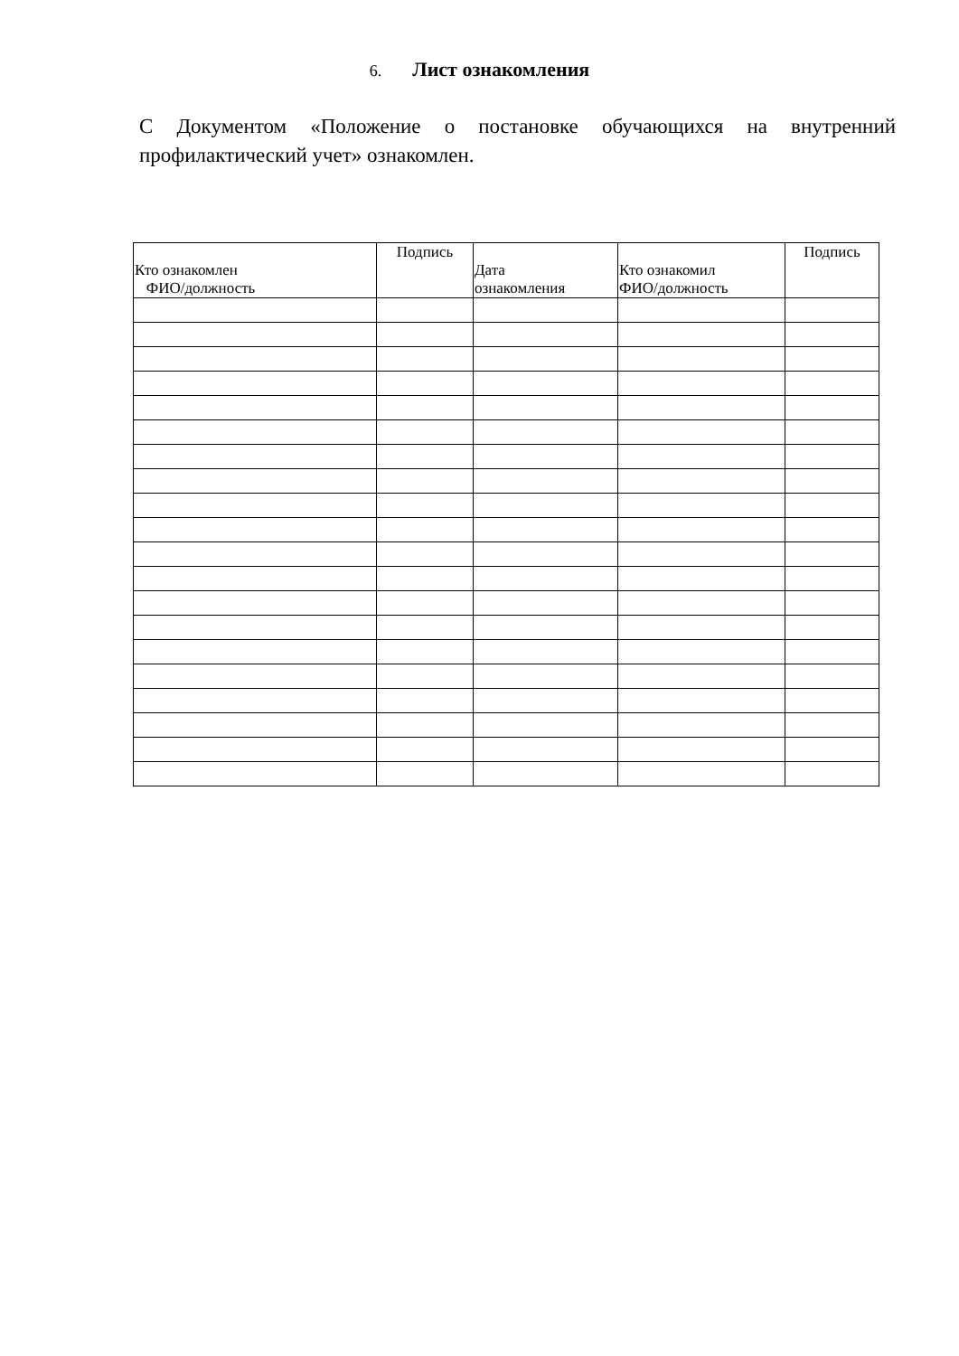6. Лист ознакомления
С Документом «Положение о постановке обучающихся на внутренний профилактический учет» ознакомлен.
| Кто ознакомлен ФИО/должность | Подпись | Дата ознакомления | Кто ознакомил ФИО/должность | Подпись |
| --- | --- | --- | --- | --- |